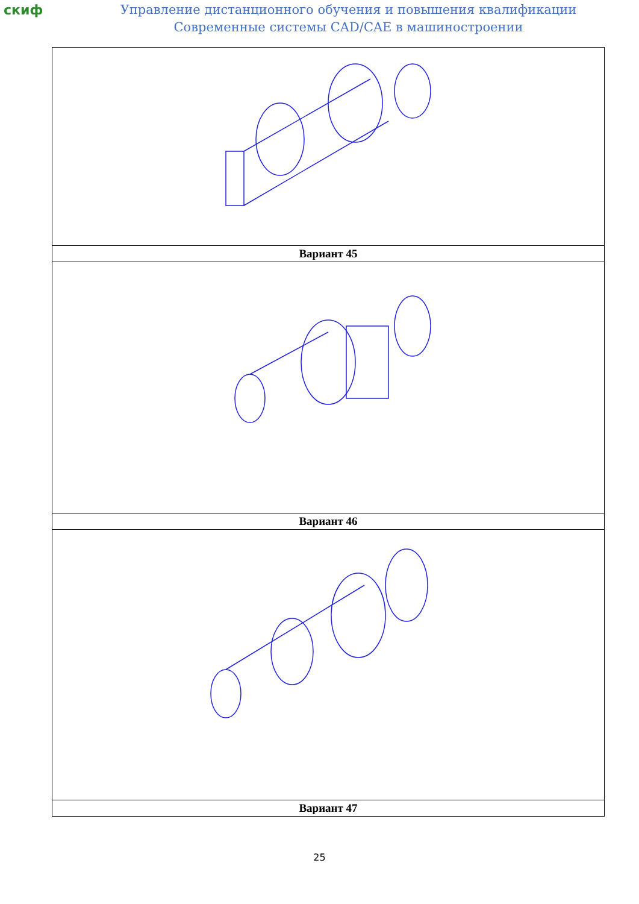скиф
Управление дистанционного обучения и повышения квалификации
Современные системы CAD/CAE в машиностроении
| Вариант 45 |
| Вариант 46 |
| Вариант 47 |
25